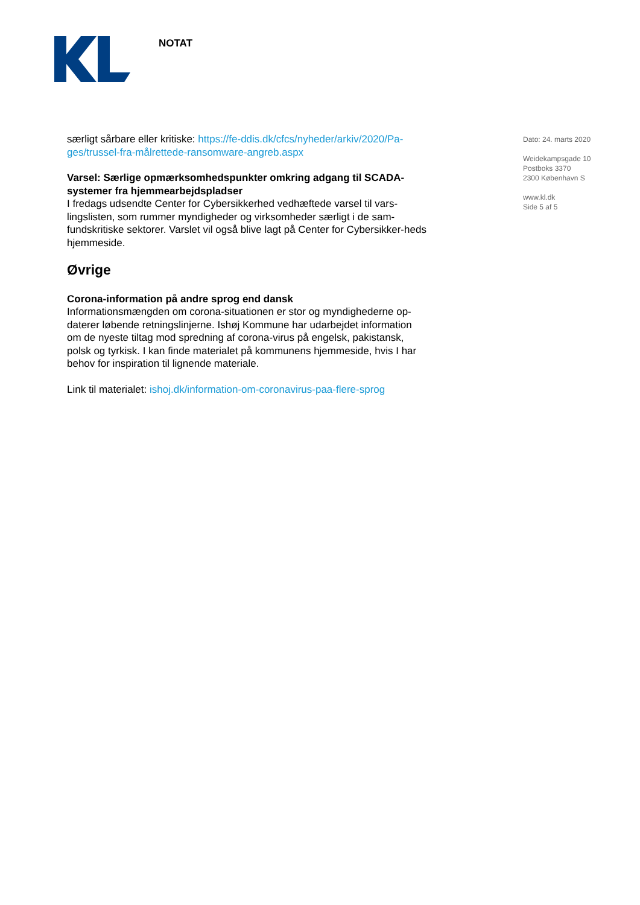NOTAT
særligt sårbare eller kritiske: https://fe-ddis.dk/cfcs/nyheder/arkiv/2020/Pa-ges/trussel-fra-målrettede-ransomware-angreb.aspx
Varsel: Særlige opmærksomhedspunkter omkring adgang til SCADA-systemer fra hjemmearbejdspladser
I fredags udsendte Center for Cybersikkerhed vedhæftede varsel til vars-lingslisten, som rummer myndigheder og virksomheder særligt i de sam-fundskritiske sektorer. Varslet vil også blive lagt på Center for Cybersikker-heds hjemmeside.
Øvrige
Corona-information på andre sprog end dansk
Informationsmængden om corona-situationen er stor og myndighederne op-daterer løbende retningslinjerne. Ishøj Kommune har udarbejdet information om de nyeste tiltag mod spredning af corona-virus på engelsk, pakistansk, polsk og tyrkisk. I kan finde materialet på kommunens hjemmeside, hvis I har behov for inspiration til lignende materiale.
Link til materialet: ishoj.dk/information-om-coronavirus-paa-flere-sprog
Dato: 24. marts 2020
Weidekampsgade 10
Postboks 3370
2300 København S
www.kl.dk
Side 5 af 5